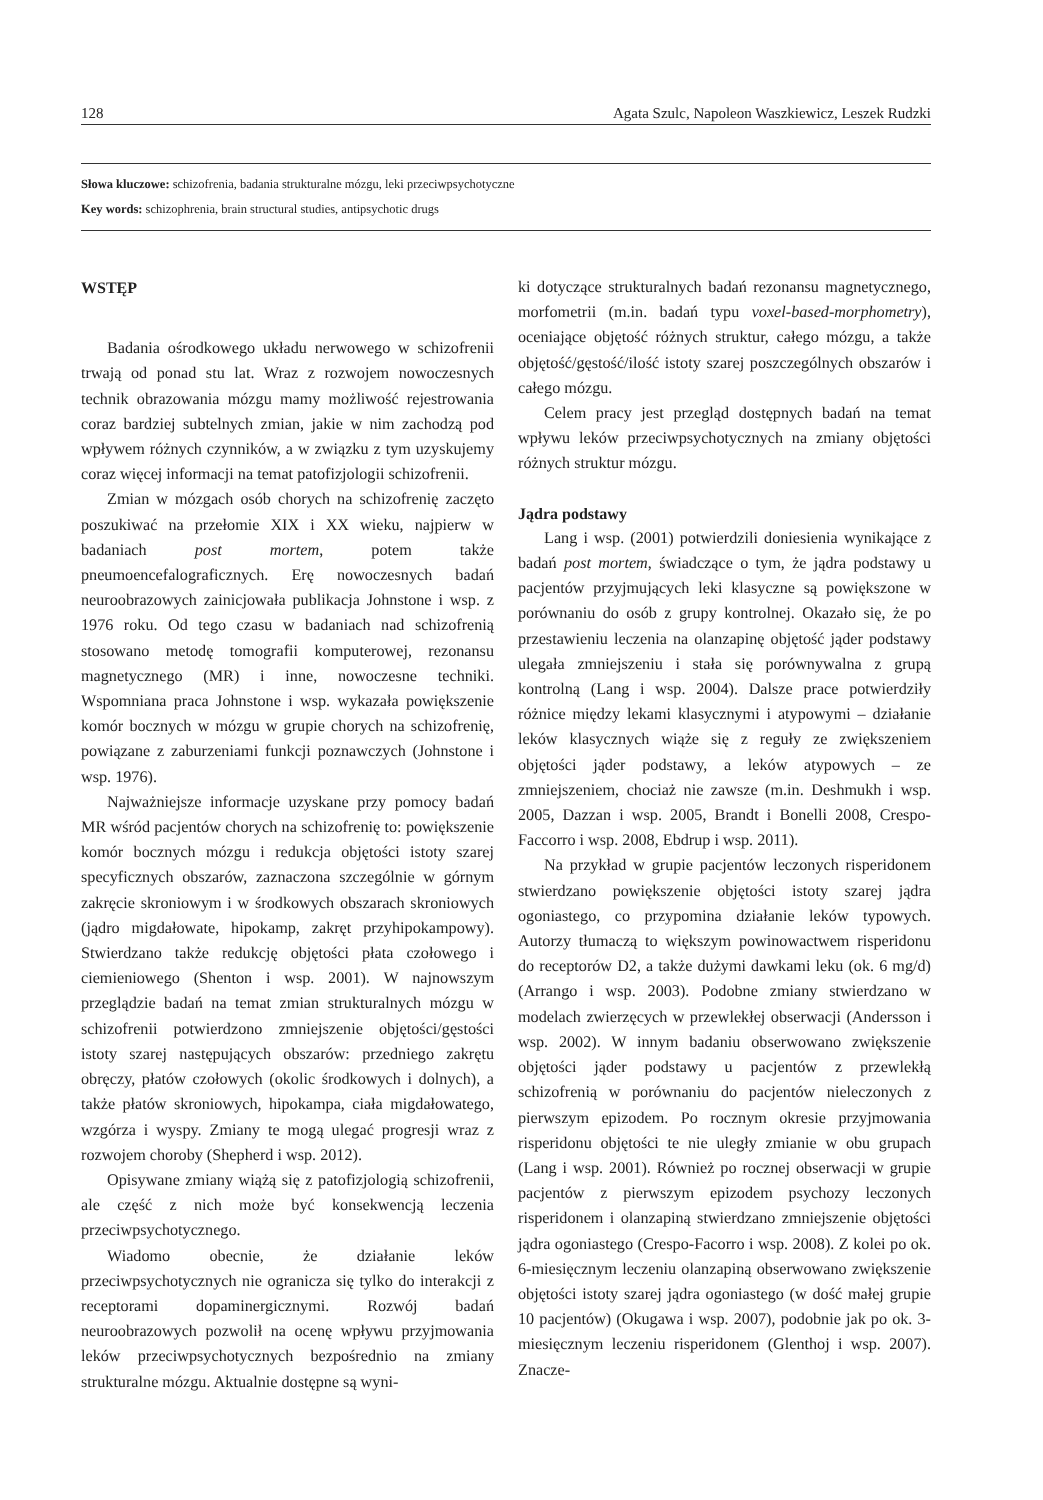128 Agata Szulc, Napoleon Waszkiewicz, Leszek Rudzki
Słowa kluczowe: schizofrenia, badania strukturalne mózgu, leki przeciwpsychotyczne
Key words: schizophrenia, brain structural studies, antipsychotic drugs
WSTĘP
Badania ośrodkowego układu nerwowego w schizofrenii trwają od ponad stu lat. Wraz z rozwojem nowoczesnych technik obrazowania mózgu mamy możliwość rejestrowania coraz bardziej subtelnych zmian, jakie w nim zachodzą pod wpływem różnych czynników, a w związku z tym uzyskujemy coraz więcej informacji na temat patofizjologii schizofrenii.
Zmian w mózgach osób chorych na schizofrenię zaczęto poszukiwać na przełomie XIX i XX wieku, najpierw w badaniach post mortem, potem także pneumoencefalograficznych. Erę nowoczesnych badań neuroobrazowych zainicjowała publikacja Johnstone i wsp. z 1976 roku. Od tego czasu w badaniach nad schizofrenią stosowano metodę tomografii komputerowej, rezonansu magnetycznego (MR) i inne, nowoczesne techniki. Wspomniana praca Johnstone i wsp. wykazała powiększenie komór bocznych w mózgu w grupie chorych na schizofrenię, powiązane z zaburzeniami funkcji poznawczych (Johnstone i wsp. 1976).
Najważniejsze informacje uzyskane przy pomocy badań MR wśród pacjentów chorych na schizofrenię to: powiększenie komór bocznych mózgu i redukcja objętości istoty szarej specyficznych obszarów, zaznaczona szczególnie w górnym zakręcie skroniowym i w środkowych obszarach skroniowych (jądro migdałowate, hipokamp, zakręt przyhipokampowy). Stwierdzano także redukcję objętości płata czołowego i ciemieniowego (Shenton i wsp. 2001). W najnowszym przeglądzie badań na temat zmian strukturalnych mózgu w schizofrenii potwierdzono zmniejszenie objętości/gęstości istoty szarej następujących obszarów: przedniego zakrętu obręczy, płatów czołowych (okolic środkowych i dolnych), a także płatów skroniowych, hipokampa, ciała migdałowatego, wzgórza i wyspy. Zmiany te mogą ulegać progresji wraz z rozwojem choroby (Shepherd i wsp. 2012).
Opisywane zmiany wiążą się z patofizjologią schizofrenii, ale część z nich może być konsekwencją leczenia przeciwpsychotycznego.
Wiadomo obecnie, że działanie leków przeciwpsychotycznych nie ogranicza się tylko do interakcji z receptorami dopaminergicznymi. Rozwój badań neuroobrazowych pozwolił na ocenę wpływu przyjmowania leków przeciwpsychotycznych bezpośrednio na zmiany strukturalne mózgu. Aktualnie dostępne są wyni-
ki dotyczące strukturalnych badań rezonansu magnetycznego, morfometrii (m.in. badań typu voxel-based-morphometry), oceniające objętość różnych struktur, całego mózgu, a także objętość/gęstość/ilość istoty szarej poszczególnych obszarów i całego mózgu.
Celem pracy jest przegląd dostępnych badań na temat wpływu leków przeciwpsychotycznych na zmiany objętości różnych struktur mózgu.
Jądra podstawy
Lang i wsp. (2001) potwierdzili doniesienia wynikające z badań post mortem, świadczące o tym, że jądra podstawy u pacjentów przyjmujących leki klasyczne są powiększone w porównaniu do osób z grupy kontrolnej. Okazało się, że po przestawieniu leczenia na olanzapinę objętość jąder podstawy ulegała zmniejszeniu i stała się porównywalna z grupą kontrolną (Lang i wsp. 2004). Dalsze prace potwierdziły różnice między lekami klasycznymi i atypowymi – działanie leków klasycznych wiąże się z reguły ze zwiększeniem objętości jąder podstawy, a leków atypowych – ze zmniejszeniem, chociaż nie zawsze (m.in. Deshmukh i wsp. 2005, Dazzan i wsp. 2005, Brandt i Bonelli 2008, Crespo-Faccorro i wsp. 2008, Ebdrup i wsp. 2011).
Na przykład w grupie pacjentów leczonych risperidonem stwierdzano powiększenie objętości istoty szarej jądra ogoniastego, co przypomina działanie leków typowych. Autorzy tłumaczą to większym powinowactwem risperidonu do receptorów D2, a także dużymi dawkami leku (ok. 6 mg/d) (Arrango i wsp. 2003). Podobne zmiany stwierdzano w modelach zwierzęcych w przewlekłej obserwacji (Andersson i wsp. 2002). W innym badaniu obserwowano zwiększenie objętości jąder podstawy u pacjentów z przewlekłą schizofrenią w porównaniu do pacjentów nieleczonych z pierwszym epizodem. Po rocznym okresie przyjmowania risperidonu objętości te nie uległy zmianie w obu grupach (Lang i wsp. 2001). Również po rocznej obserwacji w grupie pacjentów z pierwszym epizodem psychozy leczonych risperidonem i olanzapiną stwierdzano zmniejszenie objętości jądra ogoniastego (Crespo-Facorro i wsp. 2008). Z kolei po ok. 6-miesięcznym leczeniu olanzapiną obserwowano zwiększenie objętości istoty szarej jądra ogoniastego (w dość małej grupie 10 pacjentów) (Okugawa i wsp. 2007), podobnie jak po ok. 3-miesięcznym leczeniu risperidonem (Glenthoj i wsp. 2007). Znacze-